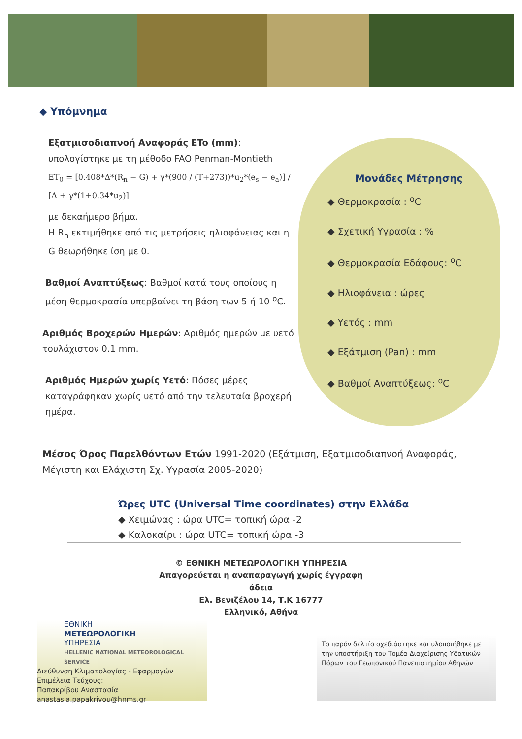◆ Υπόμνημα
Εξατμισοδιαπνοή Αναφοράς ETo (mm):
υπολογίστηκε με τη μέθοδο FAO Penman-Montieth
ET<sub>0</sub> = [0.408*Δ*(R<sub>n</sub> − G) + γ*(900 / (T+273))*u<sub>2</sub>*(e<sub>s</sub> − e<sub>a</sub>)] / [Δ + γ*(1+0.34*u<sub>2</sub>)]
με δεκαήμερο βήμα.
Η R<sub>n</sub> εκτιμήθηκε από τις μετρήσεις ηλιοφάνειας και η G θεωρήθηκε ίση με 0.
Βαθμοί Αναπτύξεως: Βαθμοί κατά τους οποίους η μέση θερμοκρασία υπερβαίνει τη βάση των 5 ή 10 <sup>o</sup>C.
Αριθμός Βροχερών Ημερών: Αριθμός ημερών με υετό τουλάχιστον 0.1 mm.
Αριθμός Ημερών χωρίς Υετό: Πόσες μέρες καταγράφηκαν χωρίς υετό από την τελευταία βροχερή ημέρα.
Μονάδες Μέτρησης
◆ Θερμοκρασία : <sup>o</sup>C
◆ Σχετική Υγρασία : %
◆ Θερμοκρασία Εδάφους: <sup>o</sup>C
◆ Ηλιοφάνεια : ώρες
◆ Υετός : mm
◆ Εξάτμιση (Pan) : mm
◆ Βαθμοί Αναπτύξεως: <sup>o</sup>C
Μέσος Όρος Παρελθόντων Ετών 1991-2020 (Εξάτμιση, Εξατμισοδιαπνοή Αναφοράς, Μέγιστη και Ελάχιστη Σχ. Υγρασία 2005-2020)
Ώρες UTC (Universal Time coordinates) στην Ελλάδα
◆ Χειμώνας : ώρα UTC= τοπική ώρα -2
◆ Καλοκαίρι : ώρα UTC= τοπική ώρα -3
© ΕΘΝΙΚΗ ΜΕΤΕΩΡΟΛΟΓΙΚΗ ΥΠΗΡΕΣΙΑ
Απαγορεύεται η αναπαραγωγή χωρίς έγγραφη άδεια
Ελ. Βενιζέλου 14, Τ.Κ 16777
Ελληνικό, Αθήνα
ΕΘΝΙΚΗ
ΜΕΤΕΩΡΟΛΟΓΙΚΗ
ΥΠΗΡΕΣΙΑ
HELLENIC NATIONAL METEOROLOGICAL SERVICE
Διεύθυνση Κλιματολογίας - Εφαρμογών
Επιμέλεια Τεύχους:
Παπακρίβου Αναστασία
anastasia.papakrivou@hnms.gr
Το παρόν δελτίο σχεδιάστηκε και υλοποιήθηκε με την υποστήριξη του Τομέα Διαχείρισης Υδατικών Πόρων του Γεωπονικού Πανεπιστημίου Αθηνών